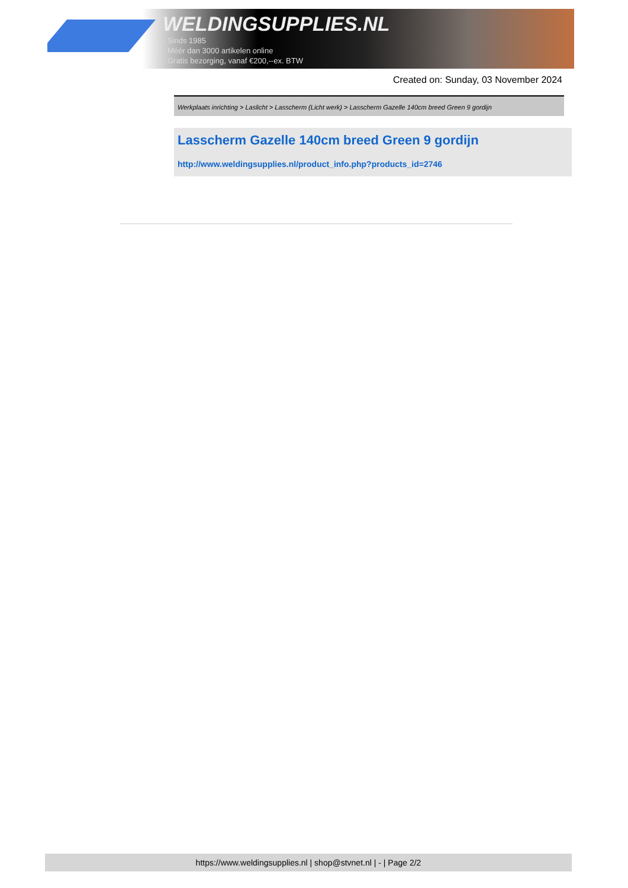WELDINGSUPPLIES.NL
- Sinds 1985
- Méér dan 3000 artikelen online
- Gratis bezorging, vanaf €200,--ex. BTW
Created on: Sunday, 03 November 2024
Werkplaats inrichting > Laslicht > Lasscherm (Licht werk) > Lasscherm Gazelle 140cm breed Green 9 gordijn
Lasscherm Gazelle 140cm breed Green 9 gordijn
http://www.weldingsupplies.nl/product_info.php?products_id=2746
https://www.weldingsupplies.nl | shop@stvnet.nl | - | Page 2/2